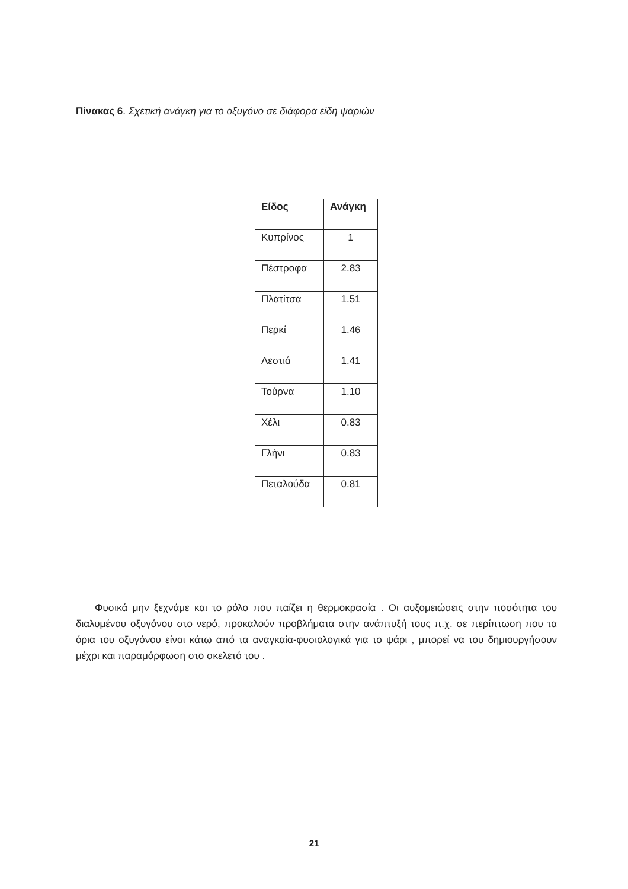Πίνακας 6. Σχετική ανάγκη για το οξυγόνο σε διάφορα είδη ψαριών
| Είδος | Ανάγκη |
| --- | --- |
| Κυπρίνος | 1 |
| Πέστροφα | 2.83 |
| Πλατίτσα | 1.51 |
| Περκί | 1.46 |
| Λεστιά | 1.41 |
| Τούρνα | 1.10 |
| Χέλι | 0.83 |
| Γλήνι | 0.83 |
| Πεταλούδα | 0.81 |
Φυσικά μην ξεχνάμε και το ρόλο που παίζει η θερμοκρασία . Οι αυξομειώσεις στην ποσότητα του διαλυμένου οξυγόνου στο νερό, προκαλούν προβλήματα στην ανάπτυξή τους π.χ. σε περίπτωση που τα όρια του οξυγόνου είναι κάτω από τα αναγκαία-φυσιολογικά για το ψάρι , μπορεί να του δημιουργήσουν μέχρι και παραμόρφωση στο σκελετό του .
21